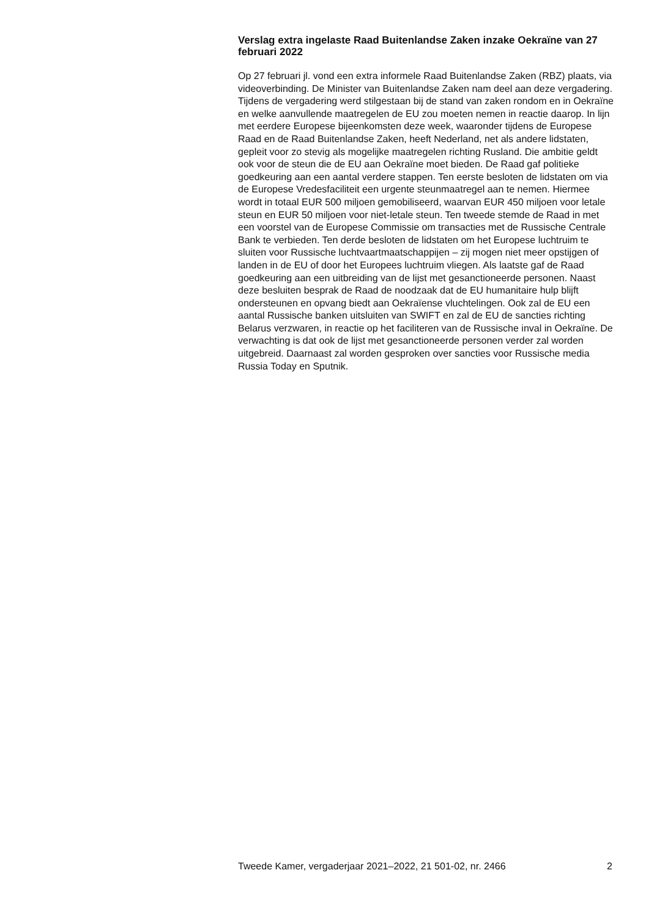Verslag extra ingelaste Raad Buitenlandse Zaken inzake Oekraïne van 27 februari 2022
Op 27 februari jl. vond een extra informele Raad Buitenlandse Zaken (RBZ) plaats, via videoverbinding. De Minister van Buitenlandse Zaken nam deel aan deze vergadering. Tijdens de vergadering werd stilgestaan bij de stand van zaken rondom en in Oekraïne en welke aanvullende maatregelen de EU zou moeten nemen in reactie daarop. In lijn met eerdere Europese bijeenkomsten deze week, waaronder tijdens de Europese Raad en de Raad Buitenlandse Zaken, heeft Nederland, net als andere lidstaten, gepleit voor zo stevig als mogelijke maatregelen richting Rusland. Die ambitie geldt ook voor de steun die de EU aan Oekraïne moet bieden. De Raad gaf politieke goedkeuring aan een aantal verdere stappen. Ten eerste besloten de lidstaten om via de Europese Vredesfaciliteit een urgente steunmaatregel aan te nemen. Hiermee wordt in totaal EUR 500 miljoen gemobiliseerd, waarvan EUR 450 miljoen voor letale steun en EUR 50 miljoen voor niet-letale steun. Ten tweede stemde de Raad in met een voorstel van de Europese Commissie om transacties met de Russische Centrale Bank te verbieden. Ten derde besloten de lidstaten om het Europese luchtruim te sluiten voor Russische luchtvaartmaatschappijen – zij mogen niet meer opstijgen of landen in de EU of door het Europees luchtruim vliegen. Als laatste gaf de Raad goedkeuring aan een uitbreiding van de lijst met gesanctioneerde personen. Naast deze besluiten besprak de Raad de noodzaak dat de EU humanitaire hulp blijft ondersteunen en opvang biedt aan Oekraïense vluchtelingen. Ook zal de EU een aantal Russische banken uitsluiten van SWIFT en zal de EU de sancties richting Belarus verzwaren, in reactie op het faciliteren van de Russische inval in Oekraïne. De verwachting is dat ook de lijst met gesanctioneerde personen verder zal worden uitgebreid. Daarnaast zal worden gesproken over sancties voor Russische media Russia Today en Sputnik.
Tweede Kamer, vergaderjaar 2021–2022, 21 501-02, nr. 2466 2